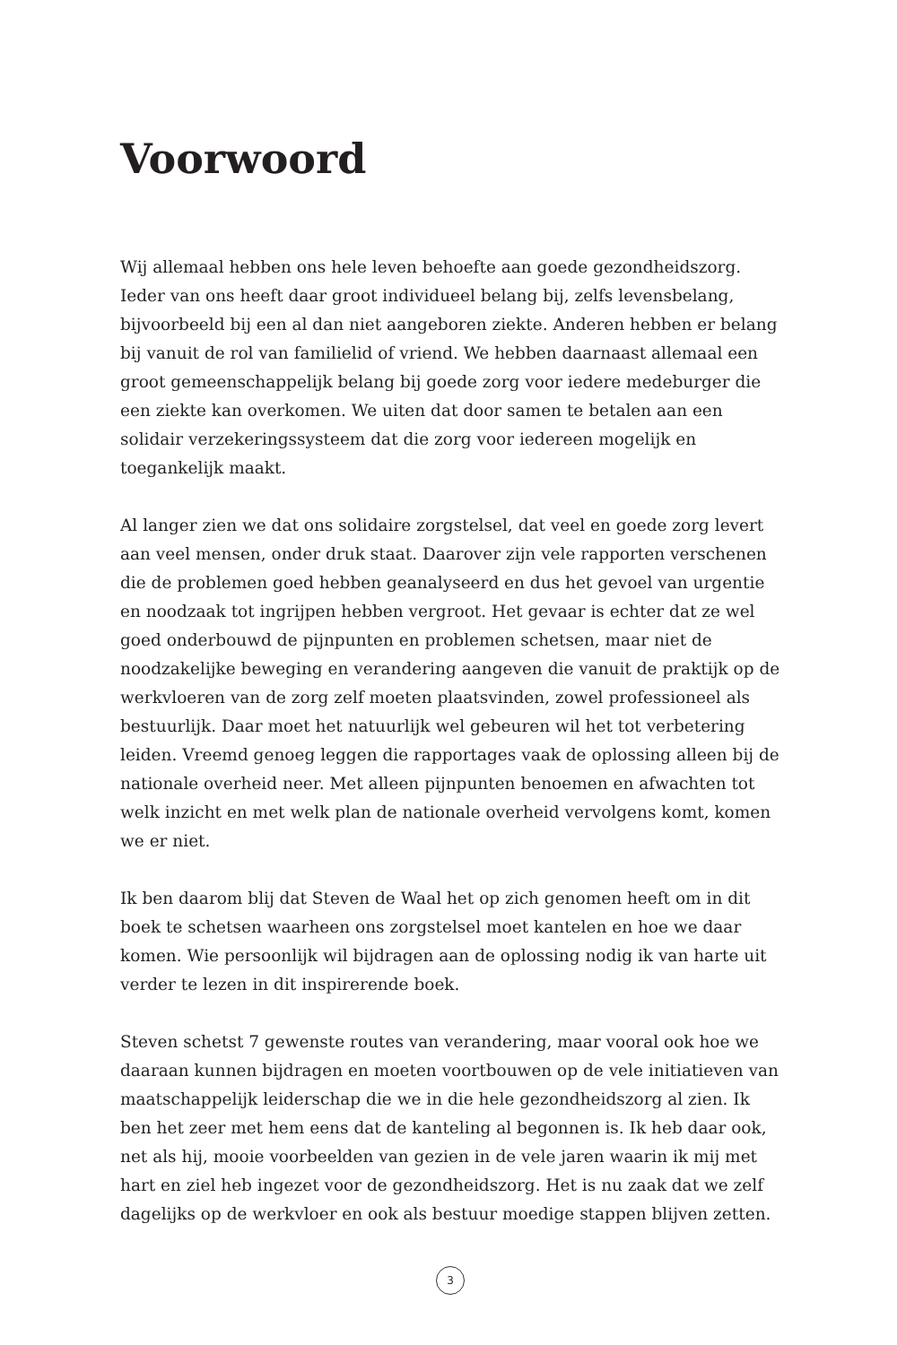Voorwoord
Wij allemaal hebben ons hele leven behoefte aan goede gezondheidszorg. Ieder van ons heeft daar groot individueel belang bij, zelfs levensbelang, bijvoorbeeld bij een al dan niet aangeboren ziekte. Anderen hebben er belang bij vanuit de rol van familielid of vriend. We hebben daarnaast allemaal een groot gemeenschappelijk belang bij goede zorg voor iedere medeburger die een ziekte kan overkomen. We uiten dat door samen te betalen aan een solidair verzekeringssysteem dat die zorg voor iedereen mogelijk en toegankelijk maakt.
Al langer zien we dat ons solidaire zorgstelsel, dat veel en goede zorg levert aan veel mensen, onder druk staat. Daarover zijn vele rapporten verschenen die de problemen goed hebben geanalyseerd en dus het gevoel van urgentie en noodzaak tot ingrijpen hebben vergroot. Het gevaar is echter dat ze wel goed onderbouwd de pijnpunten en problemen schetsen, maar niet de noodzakelijke beweging en verandering aangeven die vanuit de praktijk op de werkvloeren van de zorg zelf moeten plaatsvinden, zowel professioneel als bestuurlijk. Daar moet het natuurlijk wel gebeuren wil het tot verbetering leiden. Vreemd genoeg leggen die rapportages vaak de oplossing alleen bij de nationale overheid neer. Met alleen pijnpunten benoemen en afwachten tot welk inzicht en met welk plan de nationale overheid vervolgens komt, komen we er niet.
Ik ben daarom blij dat Steven de Waal het op zich genomen heeft om in dit boek te schetsen waarheen ons zorgstelsel moet kantelen en hoe we daar komen. Wie persoonlijk wil bijdragen aan de oplossing nodig ik van harte uit verder te lezen in dit inspirerende boek.
Steven schetst 7 gewenste routes van verandering, maar vooral ook hoe we daaraan kunnen bijdragen en moeten voortbouwen op de vele initiatieven van maatschappelijk leiderschap die we in die hele gezondheidszorg al zien. Ik ben het zeer met hem eens dat de kanteling al begonnen is. Ik heb daar ook, net als hij, mooie voorbeelden van gezien in de vele jaren waarin ik mij met hart en ziel heb ingezet voor de gezondheidszorg. Het is nu zaak dat we zelf dagelijks op de werkvloer en ook als bestuur moedige stappen blijven zetten.
3